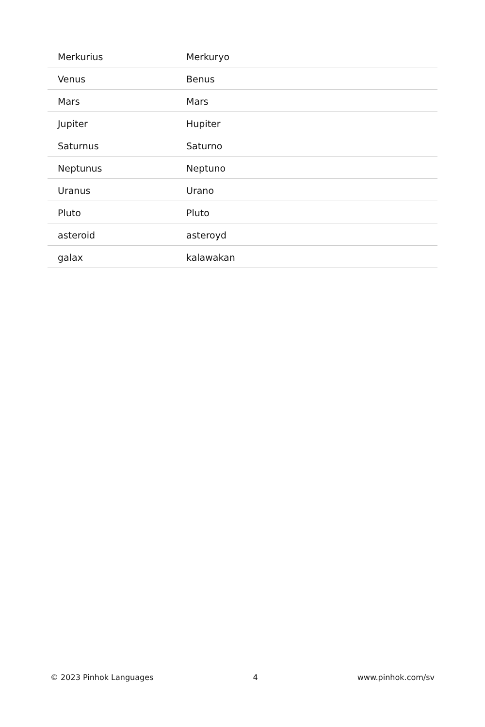| Merkurius | Merkuryo |
| Venus | Benus |
| Mars | Mars |
| Jupiter | Hupiter |
| Saturnus | Saturno |
| Neptunus | Neptuno |
| Uranus | Urano |
| Pluto | Pluto |
| asteroid | asteroyd |
| galax | kalawakan |
© 2023 Pinhok Languages 4 www.pinhok.com/sv